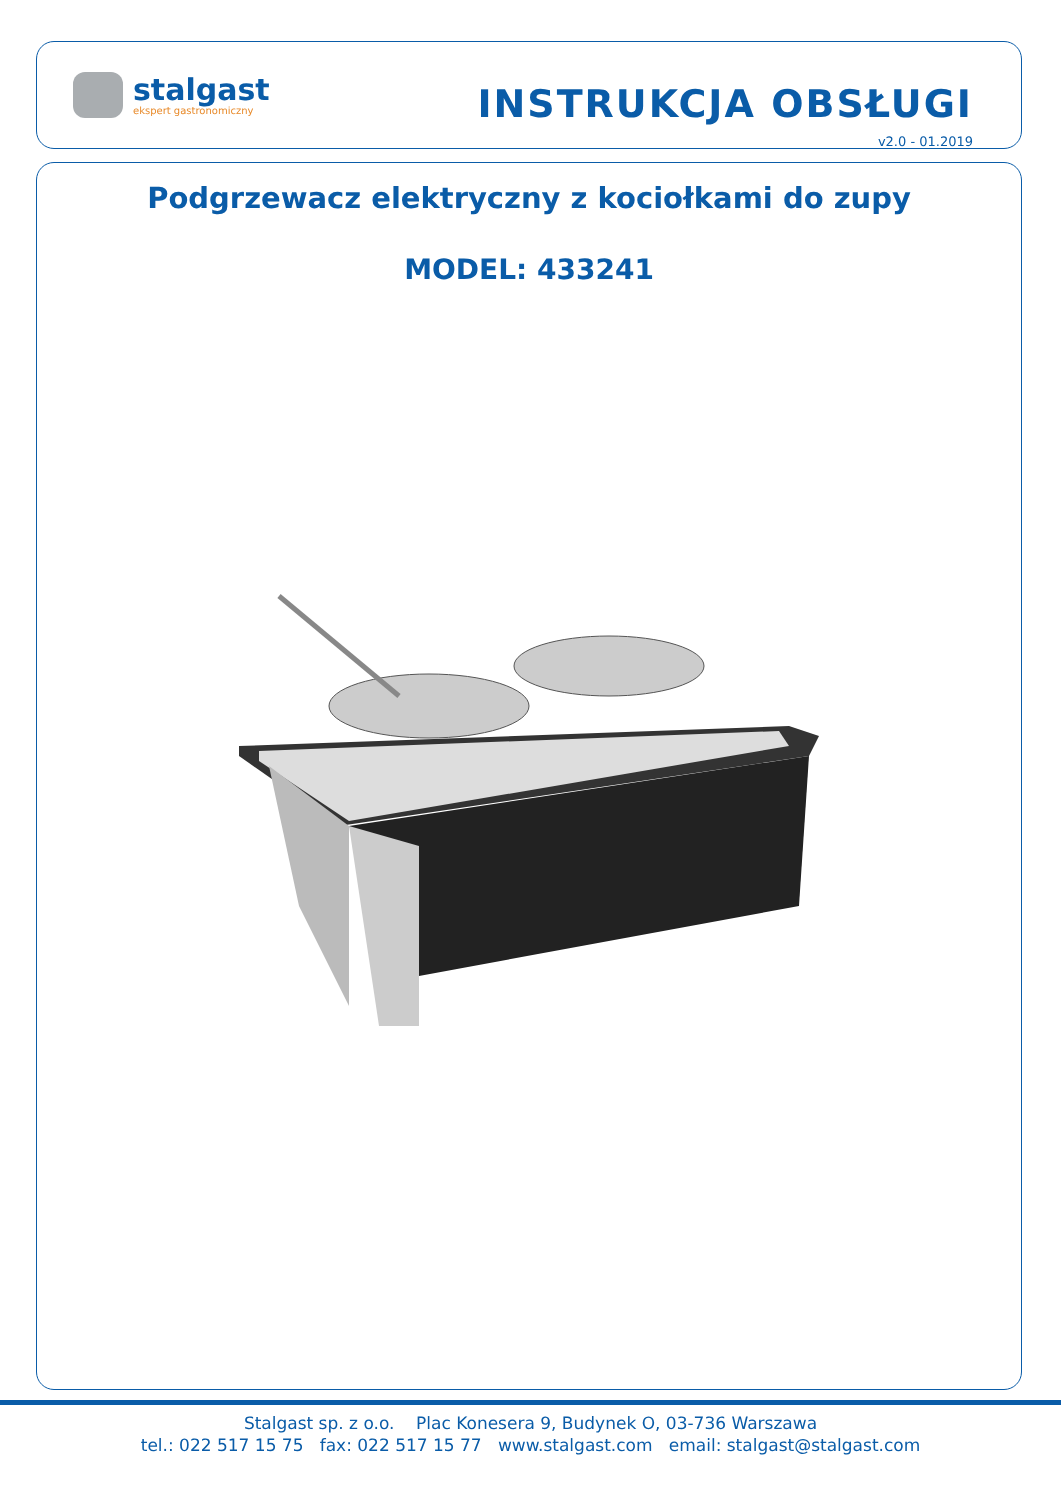stalgast
ekspert gastronomiczny
INSTRUKCJA OBSŁUGI
v2.0 - 01.2019
Podgrzewacz elektryczny z kociołkami do zupy
MODEL: 433241
Stalgast sp. z o.o. Plac Konesera 9, Budynek O, 03-736 Warszawa
tel.: 022 517 15 75 fax: 022 517 15 77 www.stalgast.com email: stalgast@stalgast.com